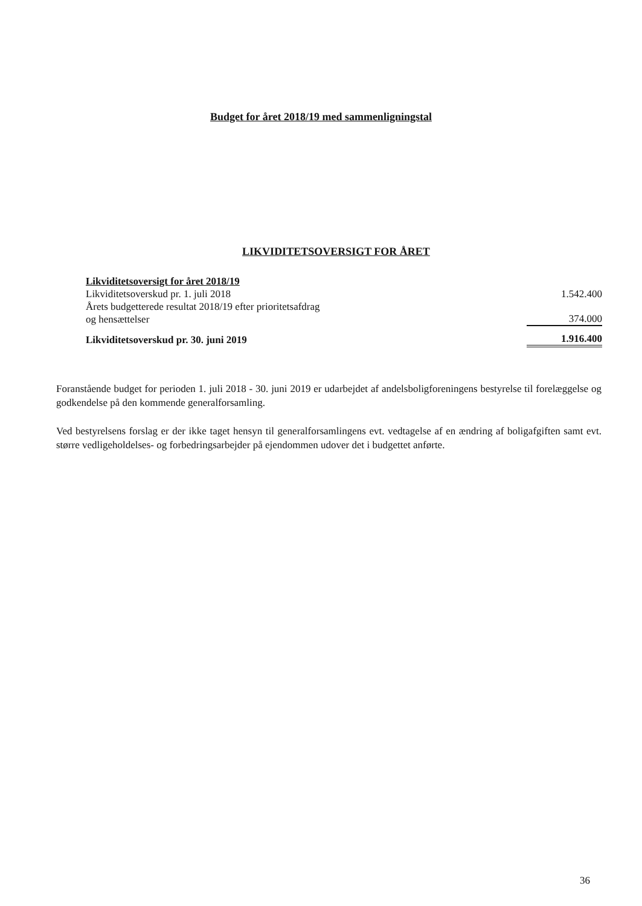Budget for året 2018/19 med sammenligningstal
LIKVIDITETSOVERSIGT FOR ÅRET
| Likviditetsoversigt for året 2018/19 | |
| Likviditetsoverskud pr. 1. juli 2018 | 1.542.400 |
| Årets budgetterede resultat 2018/19 efter prioritetsafdrag og hensættelser | 374.000 |
| Likviditetsoverskud pr. 30. juni 2019 | 1.916.400 |
Foranstående budget for perioden 1. juli 2018 - 30. juni 2019 er udarbejdet af andelsboligforeningens bestyrelse til forelæggelse og godkendelse på den kommende generalforsamling.
Ved bestyrelsens forslag er der ikke taget hensyn til generalforsamlingens evt. vedtagelse af en ændring af boligafgiften samt evt. større vedligeholdelses- og forbedringsarbejder på ejendommen udover det i budgettet anførte.
36